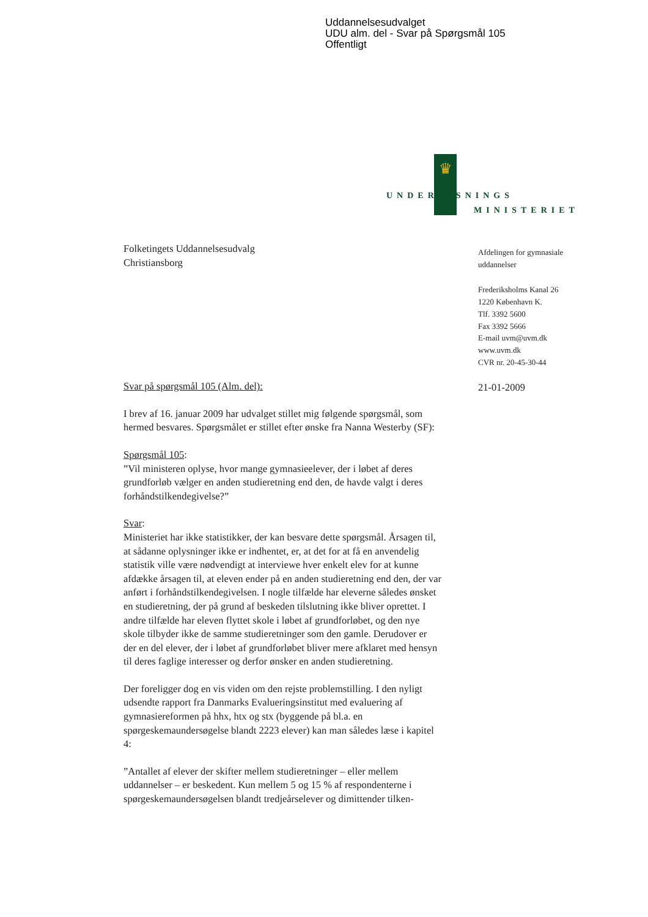Uddannelsesudvalget
UDU alm. del - Svar på Spørgsmål 105
Offentligt
♛
UNDERVISNINGS
MINISTERIET
Afdelingen for gymnasiale
uddannelser
Frederiksholms Kanal 26
1220 København K.
Tlf. 3392 5600
Fax 3392 5666
E-mail uvm@uvm.dk
www.uvm.dk
CVR nr. 20-45-30-44
21-01-2009
Folketingets Uddannelsesudvalg
Christiansborg
Svar på spørgsmål 105 (Alm. del):
I brev af 16. januar 2009 har udvalget stillet mig følgende spørgsmål, som hermed besvares. Spørgsmålet er stillet efter ønske fra Nanna Westerby (SF):
Spørgsmål 105:
”Vil ministeren oplyse, hvor mange gymnasieelever, der i løbet af deres grundforløb vælger en anden studieretning end den, de havde valgt i deres forhåndstilkendegivelse?”
Svar:
Ministeriet har ikke statistikker, der kan besvare dette spørgsmål. Årsagen til, at sådanne oplysninger ikke er indhentet, er, at det for at få en anvendelig statistik ville være nødvendigt at interviewe hver enkelt elev for at kunne afdække årsagen til, at eleven ender på en anden studieretning end den, der var anført i forhåndstilkendegivelsen. I nogle tilfælde har eleverne således ønsket en studieretning, der på grund af beskeden tilslutning ikke bliver oprettet. I andre tilfælde har eleven flyttet skole i løbet af grundforløbet, og den nye skole tilbyder ikke de samme studieretninger som den gamle. Derudover er der en del elever, der i løbet af grundforløbet bliver mere afklaret med hensyn til deres faglige interesser og derfor ønsker en anden studieretning.
Der foreligger dog en vis viden om den rejste problemstilling. I den nyligt udsendte rapport fra Danmarks Evalueringsinstitut med evaluering af gymnasiereformen på hhx, htx og stx (byggende på bl.a. en spørgeskemaundersøgelse blandt 2223 elever) kan man således læse i kapitel 4:
”Antallet af elever der skifter mellem studieretninger – eller mellem uddannelser – er beskedent. Kun mellem 5 og 15 % af respondenterne i spørgeskemaundersøgelsen blandt tredjeårselever og dimittender tilken-